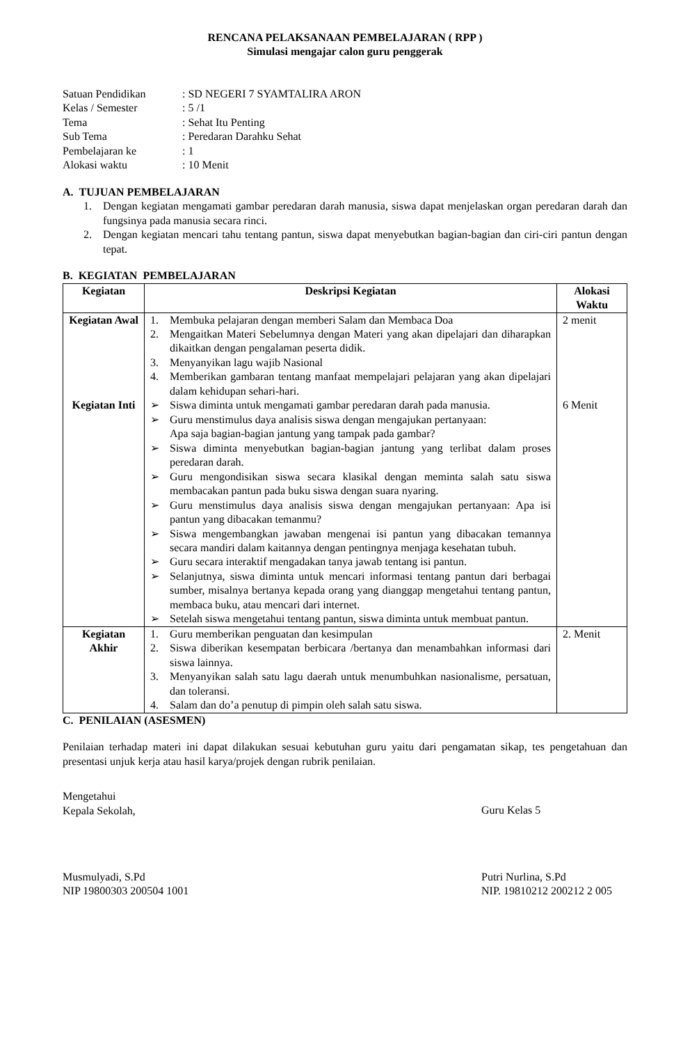RENCANA PELAKSANAAN PEMBELAJARAN ( RPP )
Simulasi mengajar calon guru penggerak
| Satuan Pendidikan | : SD NEGERI 7 SYAMTALIRA ARON |
| Kelas / Semester | : 5 /1 |
| Tema | : Sehat Itu Penting |
| Sub Tema | : Peredaran Darahku Sehat |
| Pembelajaran ke | : 1 |
| Alokasi waktu | : 10 Menit |
A. TUJUAN PEMBELAJARAN
1. Dengan kegiatan mengamati gambar peredaran darah manusia, siswa dapat menjelaskan organ peredaran darah dan fungsinya pada manusia secara rinci.
2. Dengan kegiatan mencari tahu tentang pantun, siswa dapat menyebutkan bagian-bagian dan ciri-ciri pantun dengan tepat.
B. KEGIATAN PEMBELAJARAN
| Kegiatan | Deskripsi Kegiatan | Alokasi Waktu |
| --- | --- | --- |
| Kegiatan Awal Kegiatan Inti | 1. Membuka pelajaran dengan memberi Salam dan Membaca Doa 2. Mengaitkan Materi Sebelumnya dengan Materi yang akan dipelajari dan diharapkan dikaitkan dengan pengalaman peserta didik. 3. Menyanyikan lagu wajib Nasional 4. Memberikan gambaran tentang manfaat mempelajari pelajaran yang akan dipelajari dalam kehidupan sehari-hari. ➢ Siswa diminta untuk mengamati gambar peredaran darah pada manusia. ➢ Guru menstimulus daya analisis siswa dengan mengajukan pertanyaan: Apa saja bagian-bagian jantung yang tampak pada gambar? ➢ Siswa diminta menyebutkan bagian-bagian jantung yang terlibat dalam proses peredaran darah. ➢ Guru mengondisikan siswa secara klasikal dengan meminta salah satu siswa membacakan pantun pada buku siswa dengan suara nyaring. ➢ Guru menstimulus daya analisis siswa dengan mengajukan pertanyaan: Apa isi pantun yang dibacakan temanmu? ➢ Siswa mengembangkan jawaban mengenai isi pantun yang dibacakan temannya secara mandiri dalam kaitannya dengan pentingnya menjaga kesehatan tubuh. ➢ Guru secara interaktif mengadakan tanya jawab tentang isi pantun. ➢ Selanjutnya, siswa diminta untuk mencari informasi tentang pantun dari berbagai sumber, misalnya bertanya kepada orang yang dianggap mengetahui tentang pantun, membaca buku, atau mencari dari internet. ➢ Setelah siswa mengetahui tentang pantun, siswa diminta untuk membuat pantun. | 2 menit 6 Menit |
| Kegiatan Akhir | 1. Guru memberikan penguatan dan kesimpulan 2. Siswa diberikan kesempatan berbicara /bertanya dan menambahkan informasi dari siswa lainnya. 3. Menyanyikan salah satu lagu daerah untuk menumbuhkan nasionalisme, persatuan, dan toleransi. 4. Salam dan do’a penutup di pimpin oleh salah satu siswa. | 2. Menit |
C. PENILAIAN (ASESMEN)
Penilaian terhadap materi ini dapat dilakukan sesuai kebutuhan guru yaitu dari pengamatan sikap, tes pengetahuan dan presentasi unjuk kerja atau hasil karya/projek dengan rubrik penilaian.
Mengetahui
Kepala Sekolah,
Musmulyadi, S.Pd
NIP 19800303 200504 1001
Guru Kelas 5
Putri Nurlina, S.Pd
NIP. 19810212 200212 2 005